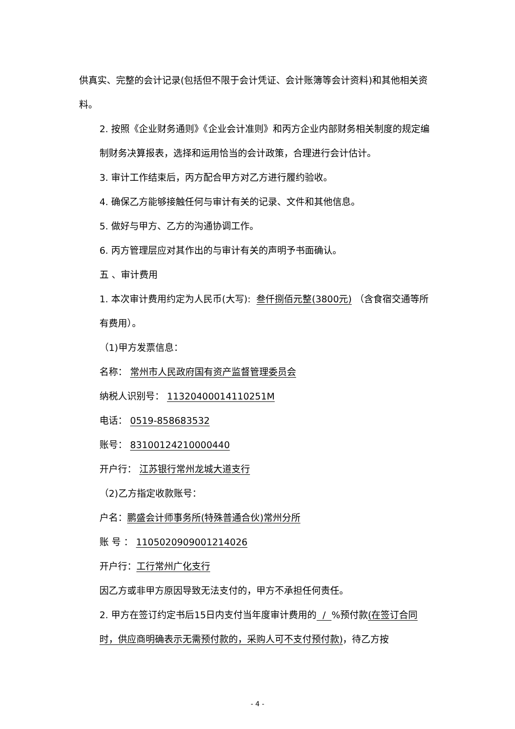供真实、完整的会计记录(包括但不限于会计凭证、会计账簿等会计资料)和其他相关资料。
2. 按照《企业财务通则》《企业会计准则》和丙方企业内部财务相关制度的规定编制财务决算报表，选择和运用恰当的会计政策，合理进行会计估计。
3. 审计工作结束后，丙方配合甲方对乙方进行履约验收。
4. 确保乙方能够接触任何与审计有关的记录、文件和其他信息。
5. 做好与甲方、乙方的沟通协调工作。
6. 丙方管理层应对其作出的与审计有关的声明予书面确认。
五 、审计费用
1. 本次审计费用约定为人民币(大写): 叁仟捌佰元整(3800元) （含食宿交通等所有费用）。
（1)甲方发票信息：
名称： 常州市人民政府国有资产监督管理委员会
纳税人识别号： 11320400014110251M
电话： 0519-858683532
账号： 83100124210000440
开户行： 江苏银行常州龙城大道支行
（2)乙方指定收款账号：
户名：鹏盛会计师事务所(特殊普通合伙)常州分所
账 号 ： 110502090900121402​6
开户行：工行常州广化支行
因乙方或非甲方原因导致无法支付的，甲方不承担任何责任。
2. 甲方在签订约定书后15日内支付当年度审计费用的 / %预付款(在签订合同时，供应商明确表示无需预付款的，采购人可不支付预付款)，待乙方按
- 4 -